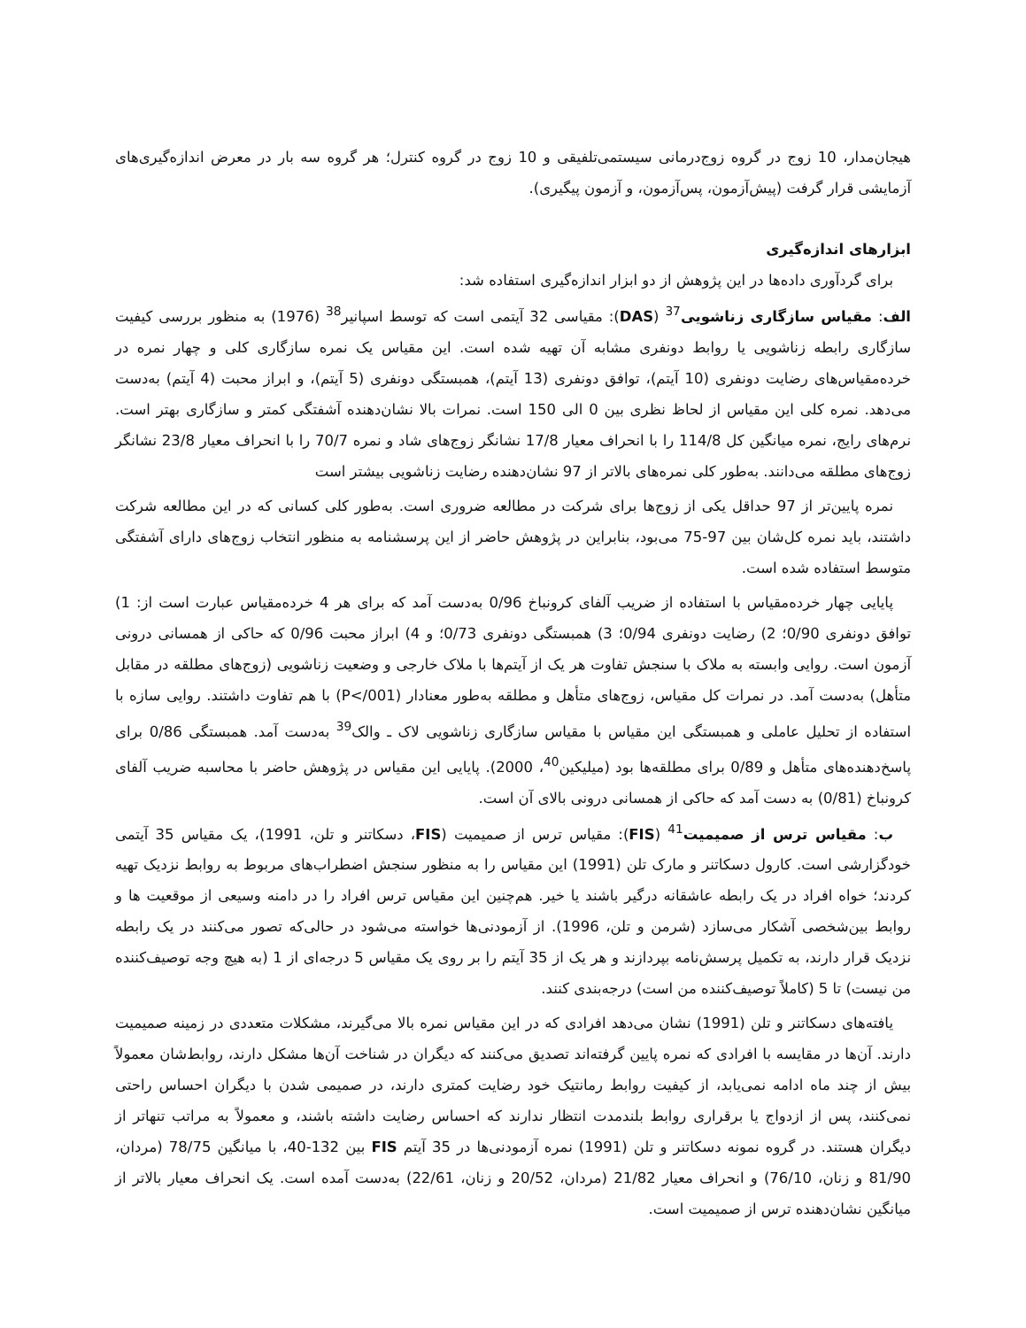هیجان‌مدار، 10 زوج در گروه زوج‌درمانی سیستمی‌تلفیقی و 10 زوج در گروه کنترل؛ هر گروه سه بار در معرض اندازه‌گیری‌های آزمایشی قرار گرفت (پیش‌آزمون، پس‌آزمون، و آزمون پیگیری).
ابزارهای اندازه‌گیری
برای گردآوری داده‌ها در این پژوهش از دو ابزار اندازه‌گیری استفاده شد:
الف: مقیاس سازگاری زناشویی<sup>37</sup> (DAS): مقیاسی 32 آیتمی است که توسط اسپانیر<sup>38</sup> (1976) به منظور بررسی کیفیت سازگاری رابطه زناشویی یا روابط دونفری مشابه آن تهیه شده است. این مقیاس یک نمره سازگاری کلی و چهار نمره در خرده‌مقیاس‌های رضایت دونفری (10 آیتم)، توافق دونفری (13 آیتم)، همبستگی دونفری (5 آیتم)، و ابراز محبت (4 آیتم) به‌دست می‌دهد. نمره کلی این مقیاس از لحاظ نظری بین 0 الی 150 است. نمرات بالا نشان‌دهنده آشفتگی کمتر و سازگاری بهتر است. نرم‌های رایج، نمره میانگین کل 114/8 را با انحراف معیار 17/8 نشانگر زوج‌های شاد و نمره 70/7 را با انحراف معیار 23/8 نشانگر زوج‌های مطلقه می‌دانند. به‌طور کلی نمره‌های بالاتر از 97 نشان‌دهنده رضایت زناشویی بیشتر است
نمره پایین‌تر از 97 حداقل یکی از زوج‌ها برای شرکت در مطالعه ضروری است. به‌طور کلی کسانی که در این مطالعه شرکت داشتند، باید نمره کل‌شان بین 97-75 می‌بود، بنابراین در پژوهش حاضر از این پرسشنامه به منظور انتخاب زوج‌های دارای آشفتگی متوسط استفاده شده است.
پایایی چهار خرده‌مقیاس با استفاده از ضریب آلفای کرونباخ 0/96 به‌دست آمد که برای هر 4 خرده‌مقیاس عبارت است از: 1) توافق دونفری 0/90؛ 2) رضایت دونفری 0/94؛ 3) همبستگی دونفری 0/73؛ و 4) ابراز محبت 0/96 که حاکی از همسانی درونی آزمون است. روایی وابسته به ملاک با سنجش تفاوت هر یک از آیتم‌ها با ملاک خارجی و وضعیت زناشویی (زوج‌های مطلقه در مقابل متأهل) به‌دست آمد. در نمرات کل مقیاس، زوج‌های متأهل و مطلقه به‌طور معنادار (P</001) با هم تفاوت داشتند. روایی سازه با استفاده از تحلیل عاملی و همبستگی این مقیاس با مقیاس سازگاری زناشویی لاک ـ والک<sup>39</sup> به‌دست آمد. همبستگی 0/86 برای پاسخ‌دهنده‌های متأهل و 0/89 برای مطلقه‌ها بود (میلیکین<sup>40</sup>، 2000). پایایی این مقیاس در پژوهش حاضر با محاسبه ضریب آلفای کرونباخ (0/81) به دست آمد که حاکی از همسانی درونی بالای آن است.
ب: مقیاس ترس از صمیمیت<sup>41</sup> (FIS): مقیاس ترس از صمیمیت (FIS، دسکاتنر و تلن، 1991)، یک مقیاس 35 آیتمی خودگزارشی است. کارول دسکاتنر و مارک تلن (1991) این مقیاس را به منظور سنجش اضطراب‌های مربوط به روابط نزدیک تهیه کردند؛ خواه افراد در یک رابطه عاشقانه درگیر باشند یا خیر. هم‌چنین این مقیاس ترس افراد را در دامنه وسیعی از موقعیت ها و روابط بین‌شخصی آشکار می‌سازد (شرمن و تلن، 1996). از آزمودنی‌ها خواسته می‌شود در حالی‌که تصور می‌کنند در یک رابطه نزدیک قرار دارند، به تکمیل پرسش‌نامه بپردازند و هر یک از 35 آیتم را بر روی یک مقیاس 5 درجه‌ای از 1 (به هیچ وجه توصیف‌کننده من نیست) تا 5 (کاملاً توصیف‌کننده من است) درجه‌بندی کنند.
یافته‌های دسکاتنر و تلن (1991) نشان می‌دهد افرادی که در این مقیاس نمره بالا می‌گیرند، مشکلات متعددی در زمینه صمیمیت دارند. آن‌ها در مقایسه با افرادی که نمره پایین گرفته‌اند تصدیق می‌کنند که دیگران در شناخت آن‌ها مشکل دارند، روابط‌شان معمولاً بیش از چند ماه ادامه نمی‌یابد، از کیفیت روابط رمانتیک خود رضایت کمتری دارند، در صمیمی شدن با دیگران احساس راحتی نمی‌کنند، پس از ازدواج یا برقراری روابط بلندمدت انتظار ندارند که احساس رضایت داشته باشند، و معمولاً به مراتب تنهاتر از دیگران هستند. در گروه نمونه دسکاتنر و تلن (1991) نمره آزمودنی‌ها در 35 آیتم FIS بین 132-40، با میانگین 78/75 (مردان، 81/90 و زنان، 76/10) و انحراف معیار 21/82 (مردان، 20/52 و زنان، 22/61) به‌دست آمده است. یک انحراف معیار بالاتر از میانگین نشان‌دهنده ترس از صمیمیت است.